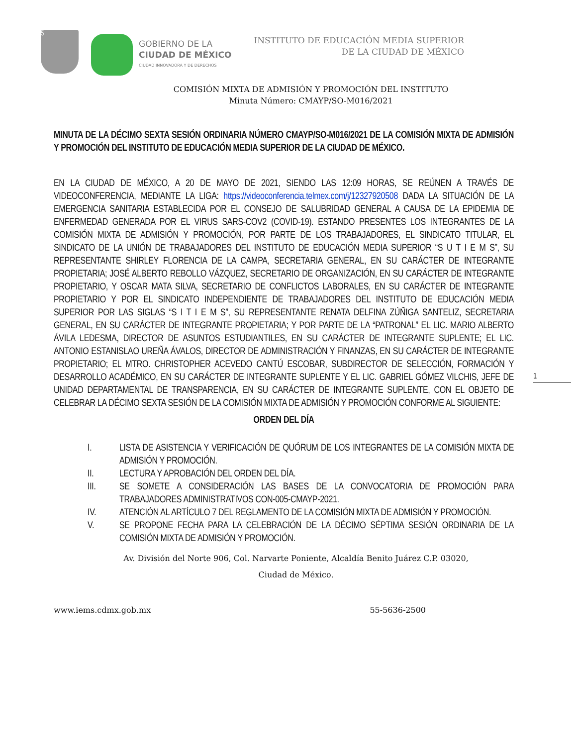5
GOBIERNO DE LA
CIUDAD DE MÉXICO
CIUDAD INNOVADORA Y DE DERECHOS
INSTITUTO DE EDUCACIÓN MEDIA SUPERIOR
DE LA CIUDAD DE MÉXICO
COMISIÓN MIXTA DE ADMISIÓN Y PROMOCIÓN DEL INSTITUTO
Minuta Número: CMAYP/SO-M016/2021
MINUTA DE LA DÉCIMO SEXTA SESIÓN ORDINARIA NÚMERO CMAYP/SO-M016/2021 DE LA COMISIÓN MIXTA DE ADMISIÓN Y PROMOCIÓN DEL INSTITUTO DE EDUCACIÓN MEDIA SUPERIOR DE LA CIUDAD DE MÉXICO.
EN LA CIUDAD DE MÉXICO, A 20 DE MAYO DE 2021, SIENDO LAS 12:09 HORAS, SE REÚNEN A TRAVÉS DE VIDEOCONFERENCIA, MEDIANTE LA LIGA: https://videoconferencia.telmex.com/j/12327920508 DADA LA SITUACIÓN DE LA EMERGENCIA SANITARIA ESTABLECIDA POR EL CONSEJO DE SALUBRIDAD GENERAL A CAUSA DE LA EPIDEMIA DE ENFERMEDAD GENERADA POR EL VIRUS SARS-COV2 (COVID-19). ESTANDO PRESENTES LOS INTEGRANTES DE LA COMISIÓN MIXTA DE ADMISIÓN Y PROMOCIÓN, POR PARTE DE LOS TRABAJADORES, EL SINDICATO TITULAR, EL SINDICATO DE LA UNIÓN DE TRABAJADORES DEL INSTITUTO DE EDUCACIÓN MEDIA SUPERIOR “S U T I E M S”, SU REPRESENTANTE SHIRLEY FLORENCIA DE LA CAMPA, SECRETARIA GENERAL, EN SU CARÁCTER DE INTEGRANTE PROPIETARIA; JOSÉ ALBERTO REBOLLO VÁZQUEZ, SECRETARIO DE ORGANIZACIÓN, EN SU CARÁCTER DE INTEGRANTE PROPIETARIO, Y OSCAR MATA SILVA, SECRETARIO DE CONFLICTOS LABORALES, EN SU CARÁCTER DE INTEGRANTE PROPIETARIO Y POR EL SINDICATO INDEPENDIENTE DE TRABAJADORES DEL INSTITUTO DE EDUCACIÓN MEDIA SUPERIOR POR LAS SIGLAS “S I T I E M S”, SU REPRESENTANTE RENATA DELFINA ZÚÑIGA SANTELIZ, SECRETARIA GENERAL, EN SU CARÁCTER DE INTEGRANTE PROPIETARIA; Y POR PARTE DE LA “PATRONAL” EL LIC. MARIO ALBERTO ÁVILA LEDESMA, DIRECTOR DE ASUNTOS ESTUDIANTILES, EN SU CARÁCTER DE INTEGRANTE SUPLENTE; EL LIC. ANTONIO ESTANISLAO UREÑA ÁVALOS, DIRECTOR DE ADMINISTRACIÓN Y FINANZAS, EN SU CARÁCTER DE INTEGRANTE PROPIETARIO; EL MTRO. CHRISTOPHER ACEVEDO CANTÚ ESCOBAR, SUBDIRECTOR DE SELECCIÓN, FORMACIÓN Y DESARROLLO ACADÉMICO, EN SU CARÁCTER DE INTEGRANTE SUPLENTE Y EL LIC. GABRIEL GÓMEZ VILCHIS, JEFE DE UNIDAD DEPARTAMENTAL DE TRANSPARENCIA, EN SU CARÁCTER DE INTEGRANTE SUPLENTE, CON EL OBJETO DE CELEBRAR LA DÉCIMO SEXTA SESIÓN DE LA COMISIÓN MIXTA DE ADMISIÓN Y PROMOCIÓN CONFORME AL SIGUIENTE:
ORDEN DEL DÍA
I. LISTA DE ASISTENCIA Y VERIFICACIÓN DE QUÓRUM DE LOS INTEGRANTES DE LA COMISIÓN MIXTA DE ADMISIÓN Y PROMOCIÓN.
II. LECTURA Y APROBACIÓN DEL ORDEN DEL DÍA.
III. SE SOMETE A CONSIDERACIÓN LAS BASES DE LA CONVOCATORIA DE PROMOCIÓN PARA TRABAJADORES ADMINISTRATIVOS CON-005-CMAYP-2021.
IV. ATENCIÓN AL ARTÍCULO 7 DEL REGLAMENTO DE LA COMISIÓN MIXTA DE ADMISIÓN Y PROMOCIÓN.
V. SE PROPONE FECHA PARA LA CELEBRACIÓN DE LA DÉCIMO SÉPTIMA SESIÓN ORDINARIA DE LA COMISIÓN MIXTA DE ADMISIÓN Y PROMOCIÓN.
Av. División del Norte 906, Col. Narvarte Poniente, Alcaldía Benito Juárez C.P. 03020,
Ciudad de México.
www.iems.cdmx.gob.mx 55-5636-2500
1